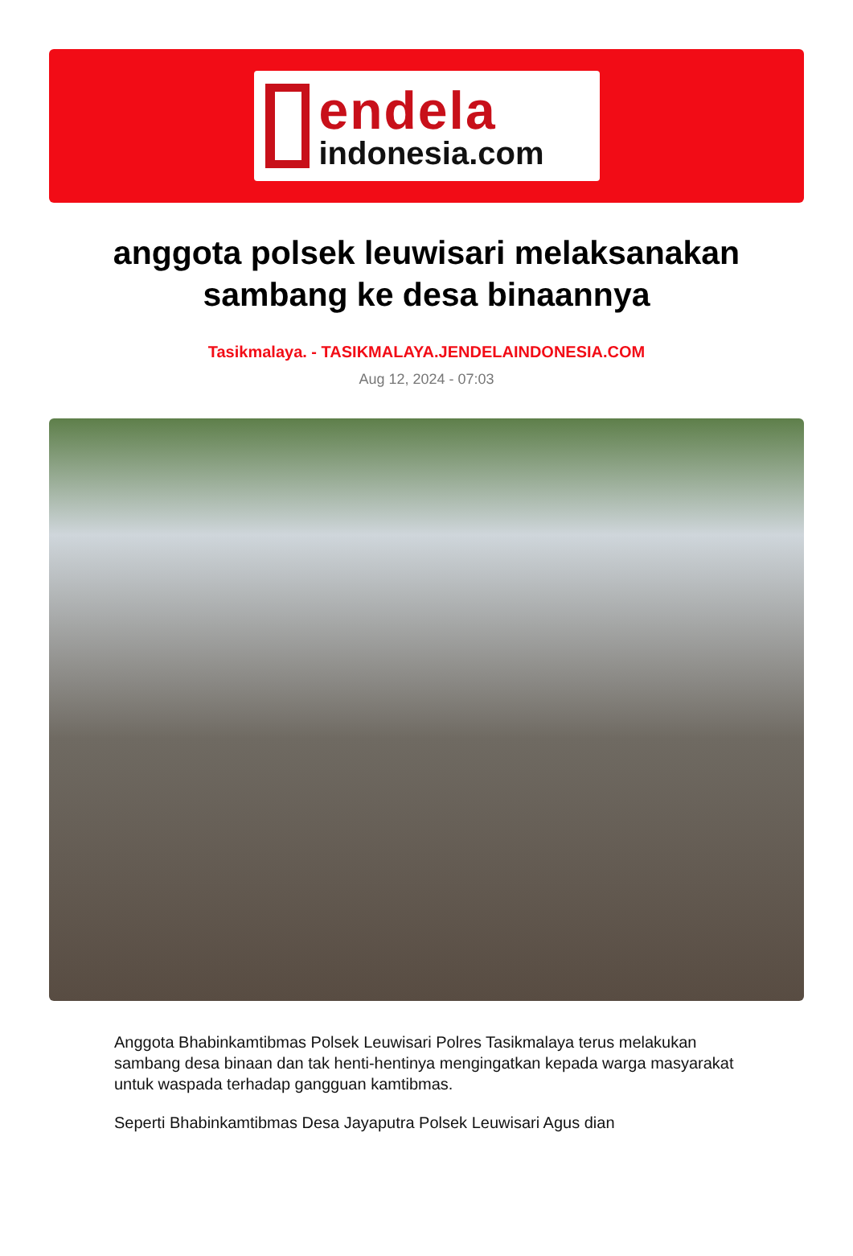endela
indonesia.com
anggota polsek leuwisari melaksanakan sambang ke desa binaannya
Tasikmalaya. - TASIKMALAYA.JENDELAINDONESIA.COM
Aug 12, 2024 - 07:03
Anggota Bhabinkamtibmas Polsek Leuwisari Polres Tasikmalaya terus melakukan sambang desa binaan dan tak henti-hentinya mengingatkan kepada warga masyarakat untuk waspada terhadap gangguan kamtibmas.
Seperti Bhabinkamtibmas Desa Jayaputra Polsek Leuwisari Agus dian